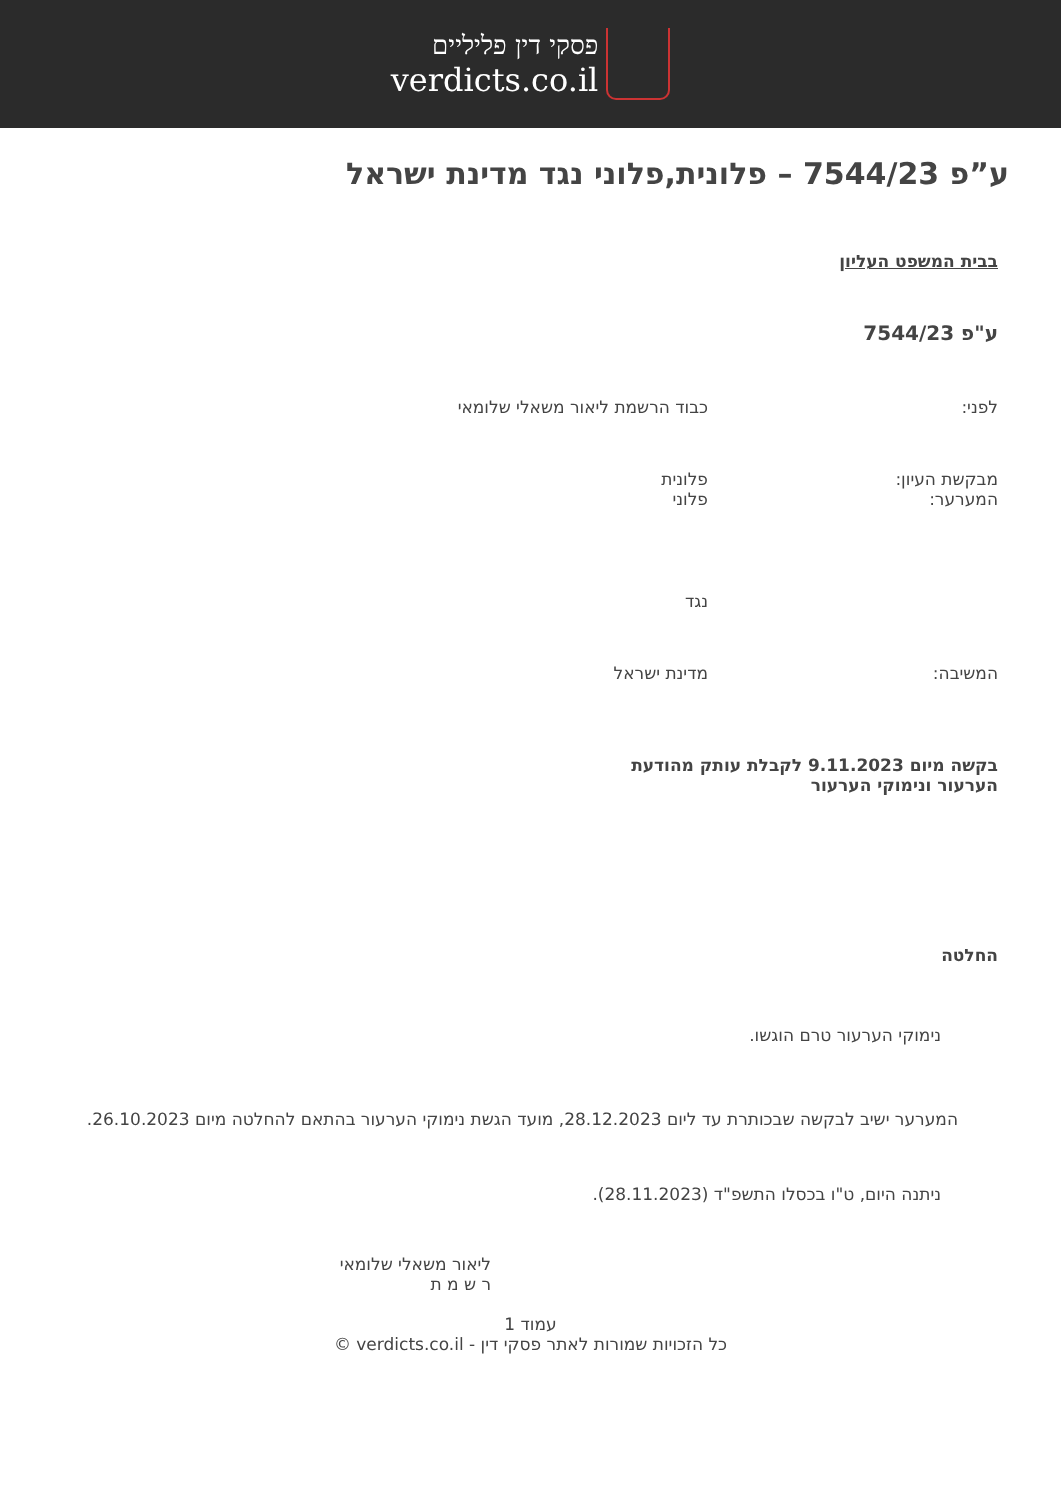פסקי דין פליליים
verdicts.co.il
ע”פ 7544/23 – פלונית,פלוני נגד מדינת ישראל
בבית המשפט העליון
ע"פ 7544/23
| לפני: | כבוד הרשמת ליאור משאלי שלומאי |
| מבקשת העיון: המערער: | פלונית פלוני |
| | נגד |
| המשיבה: | מדינת ישראל |
בקשה מיום 9.11.2023 לקבלת עותק מהודעת הערעור ונימוקי הערעור
החלטה
נימוקי הערעור טרם הוגשו.
   המערער ישיב לבקשה שבכותרת עד ליום 28.12.2023, מועד הגשת נימוקי הערעור בהתאם להחלטה מיום 26.10.2023.
ניתנה היום, ט"ו בכסלו התשפ"ד (28.11.2023).
ליאור משאלי שלומאי
ר ש מ ת
עמוד 1
כל הזכויות שמורות לאתר פסקי דין - verdicts.co.il ©